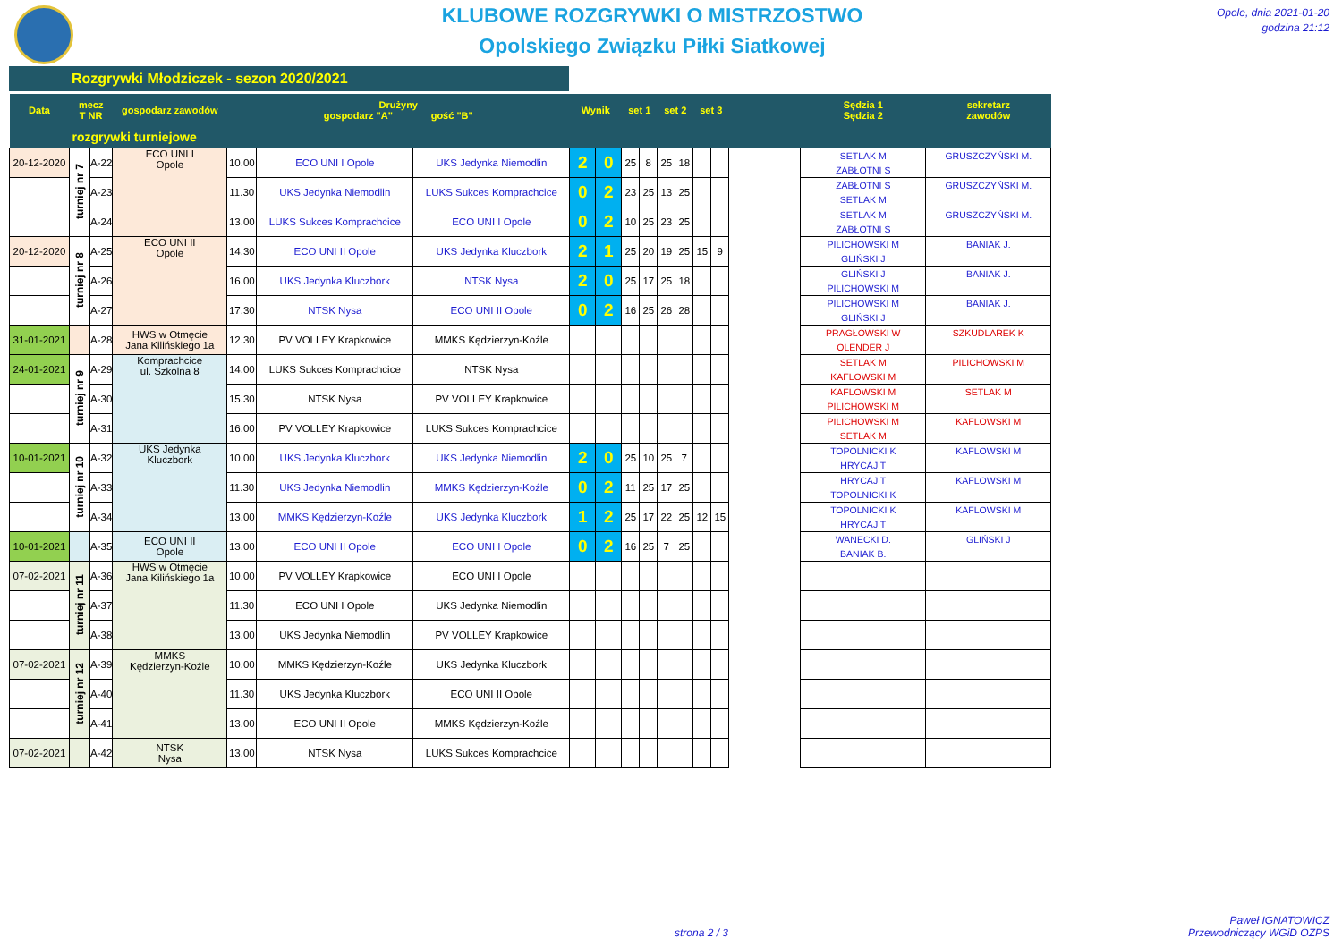KLUBOWE ROZGRYWKI O MISTRZOSTWO
Opolskiego Związku Piłki Siatkowej
Opole, dnia 2021-01-20
godzina 21:12
Rozgrywki Młodziczek - sezon 2020/2021
| Data | mecz T NR | | gospodarz zawodów | Drużyny gospodarz "A" gość "B" | | | Wynik | | set 1 | | set 2 | | set 3 | | | Sędzia 1 Sędzia 2 | sekretarz zawodów |
| --- | --- | --- | --- | --- | --- | --- | --- | --- | --- | --- | --- | --- | --- | --- | --- | --- | --- |
| rozgrywki turniejowe | | | | | | | | | | | | | | | | | |
| 20-12-2020 | turniej nr 7 | A-22 | ECO UNI I Opole | 10.00 | ECO UNI I Opole | UKS Jedynka Niemodlin | 2 | 0 | 25 | 8 | 25 | 18 | | | | SETLAK M ZABŁOTNI S | GRUSZCZYŃSKI M. |
| | | A-23 | | 11.30 | UKS Jedynka Niemodlin | LUKS Sukces Komprachcice | 0 | 2 | 23 | 25 | 13 | 25 | | | | ZABŁOTNI S SETLAK M | GRUSZCZYŃSKI M. |
| | | A-24 | | 13.00 | LUKS Sukces Komprachcice | ECO UNI I Opole | 0 | 2 | 10 | 25 | 23 | 25 | | | | SETLAK M ZABŁOTNI S | GRUSZCZYŃSKI M. |
| 20-12-2020 | turniej nr 8 | A-25 | ECO UNI II Opole | 14.30 | ECO UNI II Opole | UKS Jedynka Kluczbork | 2 | 1 | 25 | 20 | 19 | 25 | 15 | 9 | | PILICHOWSKI M GLIŃSKI J | BANIAK J. |
| | | A-26 | | 16.00 | UKS Jedynka Kluczbork | NTSK Nysa | 2 | 0 | 25 | 17 | 25 | 18 | | | | GLIŃSKI J PILICHOWSKI M | BANIAK J. |
| | | A-27 | | 17.30 | NTSK Nysa | ECO UNI II Opole | 0 | 2 | 16 | 25 | 26 | 28 | | | | PILICHOWSKI M GLIŃSKI J | BANIAK J. |
| 31-01-2021 | | A-28 | HWS w Otmęcie Jana Kilińskiego 1a | 12.30 | PV VOLLEY Krapkowice | MMKS Kędzierzyn-Koźle | | | | | | | | | | PRAGŁOWSKI W OLENDER J | SZKUDLAREK K |
| 24-01-2021 | turniej nr 9 | A-29 | Komprachcice ul. Szkolna 8 | 14.00 | LUKS Sukces Komprachcice | NTSK Nysa | | | | | | | | | | SETLAK M KAFLOWSKI M | PILICHOWSKI M |
| | | A-30 | | 15.30 | NTSK Nysa | PV VOLLEY Krapkowice | | | | | | | | | | KAFLOWSKI M PILICHOWSKI M | SETLAK M |
| | | A-31 | | 16.00 | PV VOLLEY Krapkowice | LUKS Sukces Komprachcice | | | | | | | | | | PILICHOWSKI M SETLAK M | KAFLOWSKI M |
| 10-01-2021 | turniej nr 10 | A-32 | UKS Jedynka Kluczbork | 10.00 | UKS Jedynka Kluczbork | UKS Jedynka Niemodlin | 2 | 0 | 25 | 10 | 25 | 7 | | | | TOPOLNICKI K HRYCAJ T | KAFLOWSKI M |
| | | A-33 | | 11.30 | UKS Jedynka Niemodlin | MMKS Kędzierzyn-Koźle | 0 | 2 | 11 | 25 | 17 | 25 | | | | HRYCAJ T TOPOLNICKI K | KAFLOWSKI M |
| | | A-34 | | 13.00 | MMKS Kędzierzyn-Koźle | UKS Jedynka Kluczbork | 1 | 2 | 25 | 17 | 22 | 25 | 12 | 15 | | TOPOLNICKI K HRYCAJ T | KAFLOWSKI M |
| 10-01-2021 | | A-35 | ECO UNI II Opole | 13.00 | ECO UNI II Opole | ECO UNI I Opole | 0 | 2 | 16 | 25 | 7 | 25 | | | | WANECKI D. BANIAK B. | GLIŃSKI J |
| 07-02-2021 | turniej nr 11 | A-36 | HWS w Otmęcie Jana Kilińskiego 1a | 10.00 | PV VOLLEY Krapkowice | ECO UNI I Opole | | | | | | | | | | | |
| | | A-37 | | 11.30 | ECO UNI I Opole | UKS Jedynka Niemodlin | | | | | | | | | | | |
| | | A-38 | | 13.00 | UKS Jedynka Niemodlin | PV VOLLEY Krapkowice | | | | | | | | | | | |
| 07-02-2021 | turniej nr 12 | A-39 | MMKS Kędzierzyn-Koźle | 10.00 | MMKS Kędzierzyn-Koźle | UKS Jedynka Kluczbork | | | | | | | | | | | |
| | | A-40 | | 11.30 | UKS Jedynka Kluczbork | ECO UNI II Opole | | | | | | | | | | | |
| | | A-41 | | 13.00 | ECO UNI II Opole | MMKS Kędzierzyn-Koźle | | | | | | | | | | | |
| 07-02-2021 | | A-42 | NTSK Nysa | 13.00 | NTSK Nysa | LUKS Sukces Komprachcice | | | | | | | | | | | |
strona 2 / 3
Paweł IGNATOWICZ
Przewodniczący WGiD OZPS